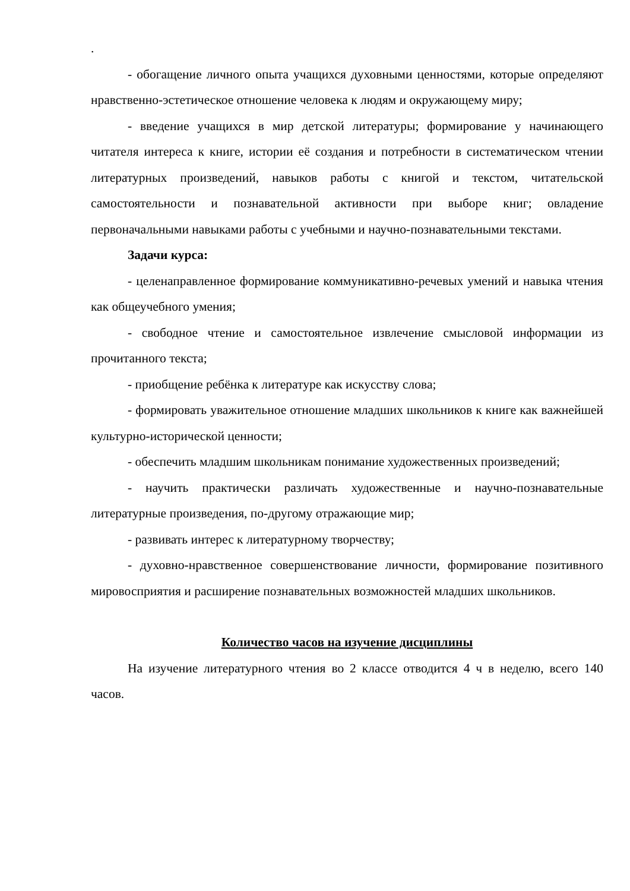.
- обогащение личного опыта учащихся духовными ценностями, которые определяют нравственно-эстетическое отношение человека к людям и окружающему миру;
- введение учащихся в мир детской литературы; формирование у начинающего читателя интереса к книге, истории её создания и потребности в систематическом чтении литературных произведений, навыков работы с книгой и текстом, читательской самостоятельности и познавательной активности при выборе книг; овладение первоначальными навыками работы с учебными и научно-познавательными текстами.
Задачи курса:
- целенаправленное формирование коммуникативно-речевых умений и навыка чтения как общеучебного умения;
- свободное чтение и самостоятельное извлечение смысловой информации из прочитанного текста;
- приобщение ребёнка к литературе как искусству слова;
- формировать уважительное отношение младших школьников к книге как важнейшей культурно-исторической ценности;
- обеспечить младшим школьникам понимание художественных произведений;
- научить практически различать художественные и научно-познавательные литературные произведения, по-другому отражающие мир;
- развивать интерес к литературному творчеству;
- духовно-нравственное совершенствование личности, формирование позитивного мировосприятия и расширение познавательных возможностей младших школьников.
Количество часов на изучение дисциплины
На изучение литературного чтения во 2 классе отводится 4 ч в неделю, всего 140 часов.